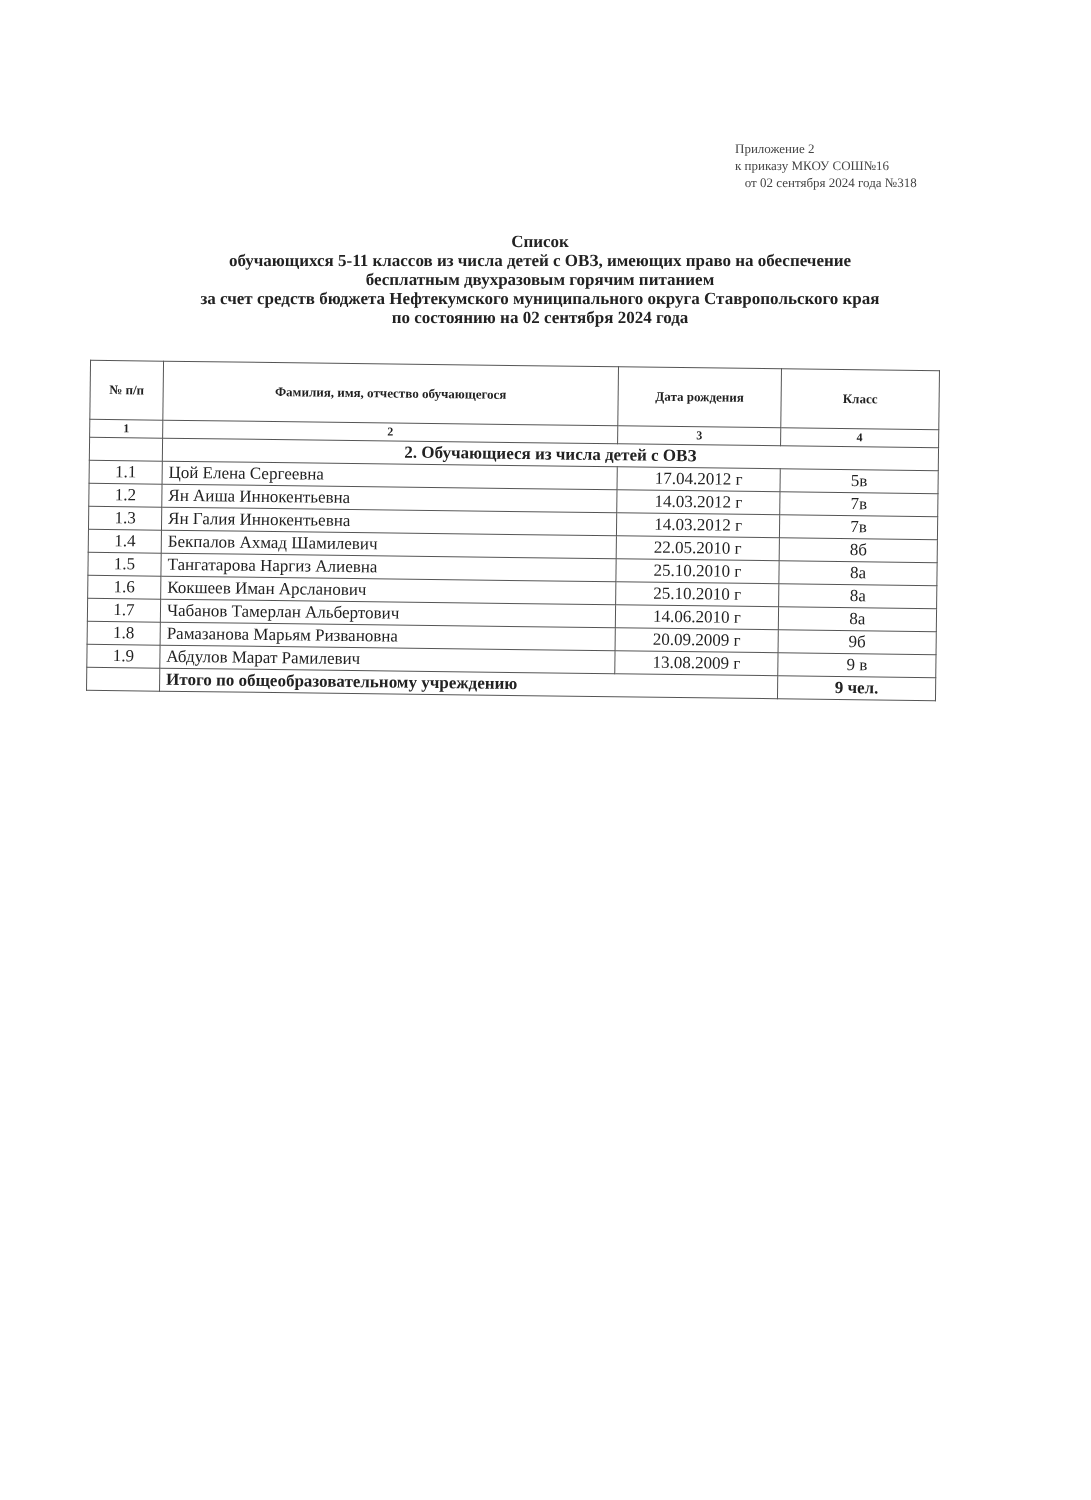Приложение 2
к приказу МКОУ СОШ№16
от 02 сентября 2024 года №318
Список
обучающихся 5-11 классов из числа детей с ОВЗ, имеющих право на обеспечение
бесплатным двухразовым горячим питанием
за счет средств бюджета Нефтекумского муниципального округа Ставропольского края
по состоянию на 02 сентября 2024 года
| № п/п | Фамилия, имя, отчество обучающегося | Дата рождения | Класс |
| --- | --- | --- | --- |
| 1 | 2 | 3 | 4 |
| | 2. Обучающиеся из числа детей с ОВЗ | | |
| 1.1 | Цой Елена Сергеевна | 17.04.2012 г | 5в |
| 1.2 | Ян Аиша Иннокентьевна | 14.03.2012 г | 7в |
| 1.3 | Ян Галия Иннокентьевна | 14.03.2012 г | 7в |
| 1.4 | Бекпалов Ахмад Шамилевич | 22.05.2010 г | 8б |
| 1.5 | Тангатарова Наргиз Алиевна | 25.10.2010 г | 8а |
| 1.6 | Кокшеев Иман Арсланович | 25.10.2010 г | 8а |
| 1.7 | Чабанов Тамерлан Альбертович | 14.06.2010 г | 8а |
| 1.8 | Рамазанова Марьям Ризвановна | 20.09.2009 г | 9б |
| 1.9 | Абдулов Марат Рамилевич | 13.08.2009 г | 9 в |
| | Итого по общеобразовательному учреждению | | 9 чел. |